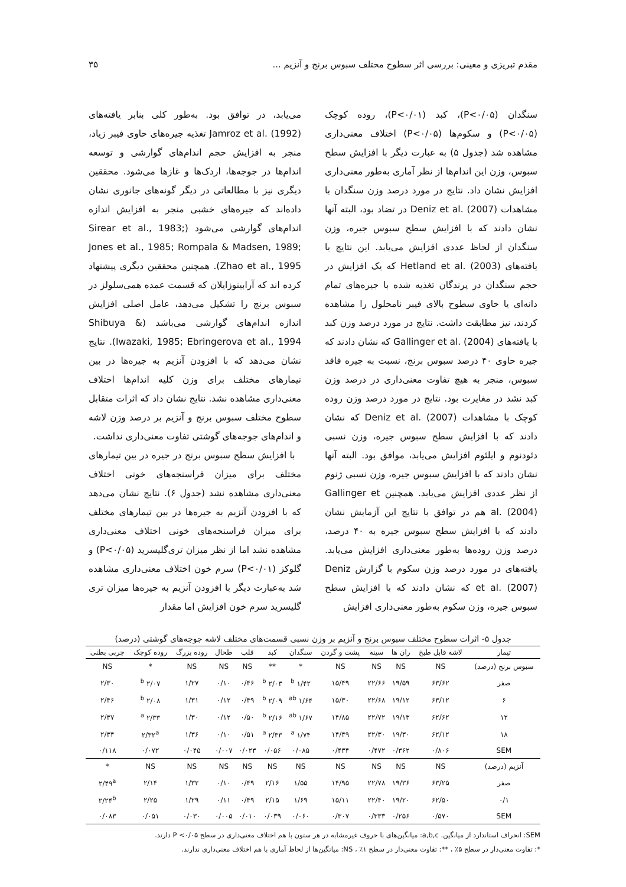مقدم تبریزی و معینی: بررسی اثر سطوح مختلف سبوس برنج و آنزیم ... ۳۵
سنگدان (P<۰/۰۵)، کبد (P<۰/۰۱)، روده کوچک (P<۰/۰۵) و سکوم‌ها (P<۰/۰۵) اختلاف معنی‌داری مشاهده شد (جدول ۵) به عبارت دیگر با افزایش سطح سبوس، وزن این اندام‌ها از نظر آماری به‌طور معنی‌داری افزایش نشان داد. نتایج در مورد درصد وزن سنگدان با مشاهدات Deniz et al. (2007) در تضاد بود، البته آنها نشان دادند که با افزایش سطح سبوس جیره، وزن سنگدان از لحاظ عددی افزایش می‌یابد. این نتایج با یافته‌های Hetland et al. (2003) که یک افزایش در حجم سنگدان در پرندگان تغذیه شده با جیره‌های تمام دانه‌ای یا حاوی سطوح بالای فیبر نامحلول را مشاهده کردند، نیز مطابقت داشت. نتایج در مورد درصد وزن کبد با یافته‌های Gallinger et al. (2004) که نشان دادند که جیره حاوی ۴۰ درصد سبوس برنج، نسبت به جیره فاقد سبوس، منجر به هیچ تفاوت معنی‌داری در درصد وزن کبد نشد در مغایرت بود. نتایج در مورد درصد وزن روده کوچک با مشاهدات Deniz et al. (2007) که نشان دادند که با افزایش سطح سبوس جیره، وزن نسبی دئودنوم و ایلئوم افزایش می‌یابد، موافق بود. البته آنها نشان دادند که با افزایش سبوس جیره، وزن نسبی ژنوم از نظر عددی افزایش می‌یابد. همچنین Gallinger et al. (2004) هم در توافق با نتایج این آزمایش نشان دادند که با افزایش سطح سبوس جیره به ۴۰ درصد، درصد وزن روده‌ها به‌طور معنی‌داری افزایش می‌یابد. یافته‌های در مورد درصد وزن سکوم با گزارش Deniz et al. (2007) که نشان دادند که با افزایش سطح سبوس جیره، وزن سکوم به‌طور معنی‌داری افزایش
می‌یابد، در توافق بود. به‌طور کلی بنابر یافته‌های Jamroz et al. (1992) تغذیه جیره‌های حاوی فیبر زیاد، منجر به افزایش حجم اندام‌های گوارشی و توسعه اندام‌ها در جوجه‌ها، اردک‌ها و غازها می‌شود. محققین دیگری نیز با مطالعاتی در دیگر گونه‌های جانوری نشان داده‌اند که جیره‌های خشبی منجر به افزایش اندازه اندام‌های گوارشی می‌شود (Sirear et al., 1983; Jones et al., 1985; Rompala & Madsen, 1989; Zhao et al., 1995). همچنین محققین دیگری پیشنهاد کرده اند که آرابینوزایلان که قسمت عمده همی‌سلولز در سبوس برنج را تشکیل می‌دهد، عامل اصلی افزایش اندازه اندام‌های گوارشی می‌باشد (Shibuya & Iwazaki, 1985; Ebringerova et al., 1994). نتایج نشان می‌دهد که با افزودن آنزیم به جیره‌ها در بین تیمارهای مختلف برای وزن کلیه اندام‌ها اختلاف معنی‌داری مشاهده نشد. نتایج نشان داد که اثرات متقابل سطوح مختلف سبوس برنج و آنزیم بر درصد وزن لاشه و اندام‌های جوجه‌های گوشتی تفاوت معنی‌داری نداشت.
با افزایش سطح سبوس برنج در جیره در بین تیمارهای مختلف برای میزان فراسنجه‌های خونی اختلاف معنی‌داری مشاهده نشد (جدول ۶). نتایج نشان می‌دهد که با افزودن آنزیم به جیره‌ها در بین تیمارهای مختلف برای میزان فراسنجه‌های خونی اختلاف معنی‌داری مشاهده نشد اما از نظر میزان تری‌گلیسرید (P<۰/۰۵) و گلوکز (P<۰/۰۱) سرم خون اختلاف معنی‌داری مشاهده شد به‌عبارت دیگر با افزودن آنزیم به جیره‌ها میزان تری گلیسرید سرم خون افزایش اما مقدار
جدول ۵- اثرات سطوح مختلف سبوس برنج و آنزیم بر وزن نسبی قسمت‌های مختلف لاشه جوجه‌های گوشتی (درصد)
| تیمار | لاشه قابل طبخ | ران ها | سینه | پشت و گردن | سنگدان | کبد | قلب | طحال | روده بزرگ | روده کوچک | چربی بطنی |
| --- | --- | --- | --- | --- | --- | --- | --- | --- | --- | --- | --- |
| سبوس برنج (درصد) | NS | NS | NS | NS | * | ** | NS | NS | NS | * | NS |
| صفر | ۶۳/۶۲ | ۱۹/۵۹ | ۲۲/۶۶ | ۱۵/۴۹ | ۱/۴۲ <sup>b</sup> | ۲/۰۳ <sup>b</sup> | ۰/۴۶ | ۰/۱۰ | ۱/۲۷ | ۲/۰۷ <sup>b</sup> | ۲/۳۰ |
| ۶ | ۶۳/۱۲ | ۱۹/۱۲ | ۲۲/۶۸ | ۱۵/۳۰ | ۱/۶۴ <sup>ab</sup> | ۲/۰۹ <sup>b</sup> | ۰/۴۹ | ۰/۱۲ | ۱/۳۱ | ۲/۰۸ <sup>b</sup> | ۲/۴۶ |
| ۱۲ | ۶۲/۶۲ | ۱۹/۱۳ | ۲۲/۷۲ | ۱۴/۸۵ | ۱/۶۷ <sup>ab</sup> | ۲/۱۶ <sup>b</sup> | ۰/۵۰ | ۰/۱۲ | ۱/۳۰ | ۲/۳۳ <sup>a</sup> | ۲/۳۷ |
| ۱۸ | ۶۲/۱۲ | ۱۹/۳۰ | ۲۲/۳۰ | ۱۴/۴۹ | ۱/۷۴ <sup>a</sup> | ۲/۳۳ <sup>a</sup> | ۰/۵۱ | ۰/۱۰ | ۱/۳۶ | ۲/۳۲<sup>a</sup> | ۲/۳۴ |
| SEM | ۰/۸۰۶ | ۰/۳۶۲ | ۰/۴۷۲ | ۰/۴۳۴ | ۰/۰۸۵ | ۰/۰۵۶ | ۰/۰۲۳ | ۰/۰۰۷ | ۰/۰۴۵ | ۰/۰۷۲ | ۰/۱۱۸ |
| آنزیم (درصد) | NS | NS | NS | NS | NS | NS | NS | NS | NS | NS | * |
| صفر | ۶۳/۲۵ | ۱۹/۳۶ | ۲۲/۷۸ | ۱۴/۹۵ | ۱/۵۵ | ۲/۱۶ | ۰/۴۹ | ۰/۱۰ | ۱/۳۲ | ۲/۱۴ | ۲/۴۹<sup>a</sup> |
| ۰/۱ | ۶۲/۵۰ | ۱۹/۲۰ | ۲۲/۴۰ | ۱۵/۱۱ | ۱/۶۹ | ۲/۱۵ | ۰/۴۹ | ۰/۱۱ | ۱/۲۹ | ۲/۲۵ | ۲/۲۴<sup>b</sup> |
| SEM | ۰/۵۷۰ | ۰/۲۵۶ | ۰/۳۳۳ | ۰/۳۰۷ | ۰/۰۶۰ | ۰/۰۳۹ | ۰/۰۱۰ | ۰/۰۰۵ | ۰/۰۳۰ | ۰/۰۵۱ | ۰/۰۸۳ |
SEM: انحراف استاندارد از میانگین. a,b,c: میانگین‌های با حروف غیرمشابه در هر ستون با هم اختلاف معنی‌داری در سطح P <۰/۰۵ دارند.
*: تفاوت معنی‌دار در سطح ۵٪ ، **: تفاوت معنی‌دار در سطح ۱٪ ، NS: میانگین‌ها از لحاظ آماری با هم اختلاف معنی‌داری ندارند.